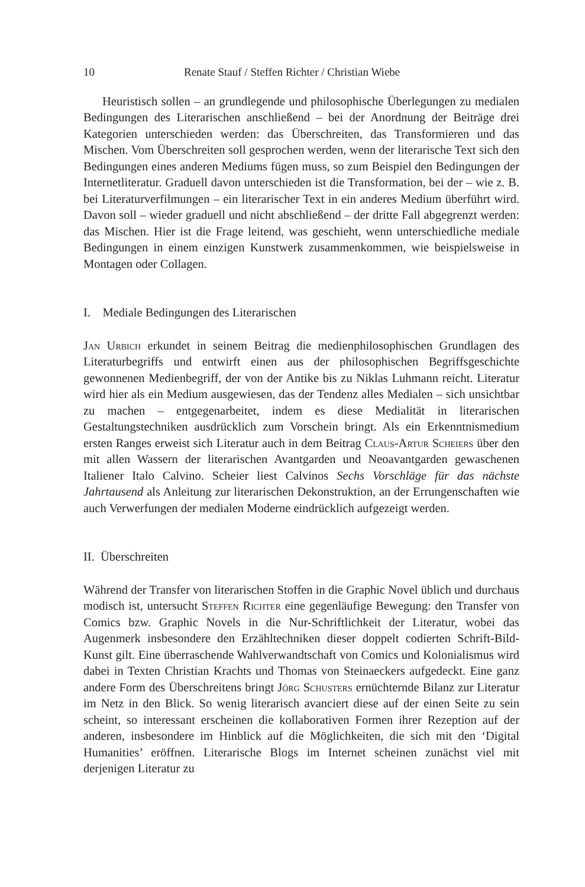10 Renate Stauf / Steffen Richter / Christian Wiebe
Heuristisch sollen – an grundlegende und philosophische Überlegungen zu medialen Bedingungen des Literarischen anschließend – bei der Anordnung der Beiträge drei Kategorien unterschieden werden: das Überschreiten, das Transformieren und das Mischen. Vom Überschreiten soll gesprochen werden, wenn der literarische Text sich den Bedingungen eines anderen Mediums fügen muss, so zum Beispiel den Bedingungen der Internetliteratur. Graduell davon unterschieden ist die Transformation, bei der – wie z. B. bei Literaturverfilmungen – ein literarischer Text in ein anderes Medium überführt wird. Davon soll – wieder graduell und nicht abschließend – der dritte Fall abgegrenzt werden: das Mischen. Hier ist die Frage leitend, was geschieht, wenn unterschiedliche mediale Bedingungen in einem einzigen Kunstwerk zusammenkommen, wie beispielsweise in Montagen oder Collagen.
I. Mediale Bedingungen des Literarischen
Jan Urbich erkundet in seinem Beitrag die medienphilosophischen Grundlagen des Literaturbegriffs und entwirft einen aus der philosophischen Begriffsgeschichte gewonnenen Medienbegriff, der von der Antike bis zu Niklas Luhmann reicht. Literatur wird hier als ein Medium ausgewiesen, das der Tendenz alles Medialen – sich unsichtbar zu machen – entgegenarbeitet, indem es diese Medialität in literarischen Gestaltungstechniken ausdrücklich zum Vorschein bringt. Als ein Erkenntnismedium ersten Ranges erweist sich Literatur auch in dem Beitrag Claus-Artur Scheiers über den mit allen Wassern der literarischen Avantgarden und Neoavantgarden gewaschenen Italiener Italo Calvino. Scheier liest Calvinos Sechs Vorschläge für das nächste Jahrtausend als Anleitung zur literarischen Dekonstruktion, an der Errungenschaften wie auch Verwerfungen der medialen Moderne eindrücklich aufgezeigt werden.
II. Überschreiten
Während der Transfer von literarischen Stoffen in die Graphic Novel üblich und durchaus modisch ist, untersucht Steffen Richter eine gegenläufige Bewegung: den Transfer von Comics bzw. Graphic Novels in die Nur-Schriftlichkeit der Literatur, wobei das Augenmerk insbesondere den Erzähltechniken dieser doppelt codierten Schrift-Bild-Kunst gilt. Eine überraschende Wahlverwandtschaft von Comics und Kolonialismus wird dabei in Texten Christian Krachts und Thomas von Steinaeckers aufgedeckt. Eine ganz andere Form des Überschreitens bringt Jörg Schusters ernüchternde Bilanz zur Literatur im Netz in den Blick. So wenig literarisch avanciert diese auf der einen Seite zu sein scheint, so interessant erscheinen die kollaborativen Formen ihrer Rezeption auf der anderen, insbesondere im Hinblick auf die Möglichkeiten, die sich mit den ‘Digital Humanities’ eröffnen. Literarische Blogs im Internet scheinen zunächst viel mit derjenigen Literatur zu